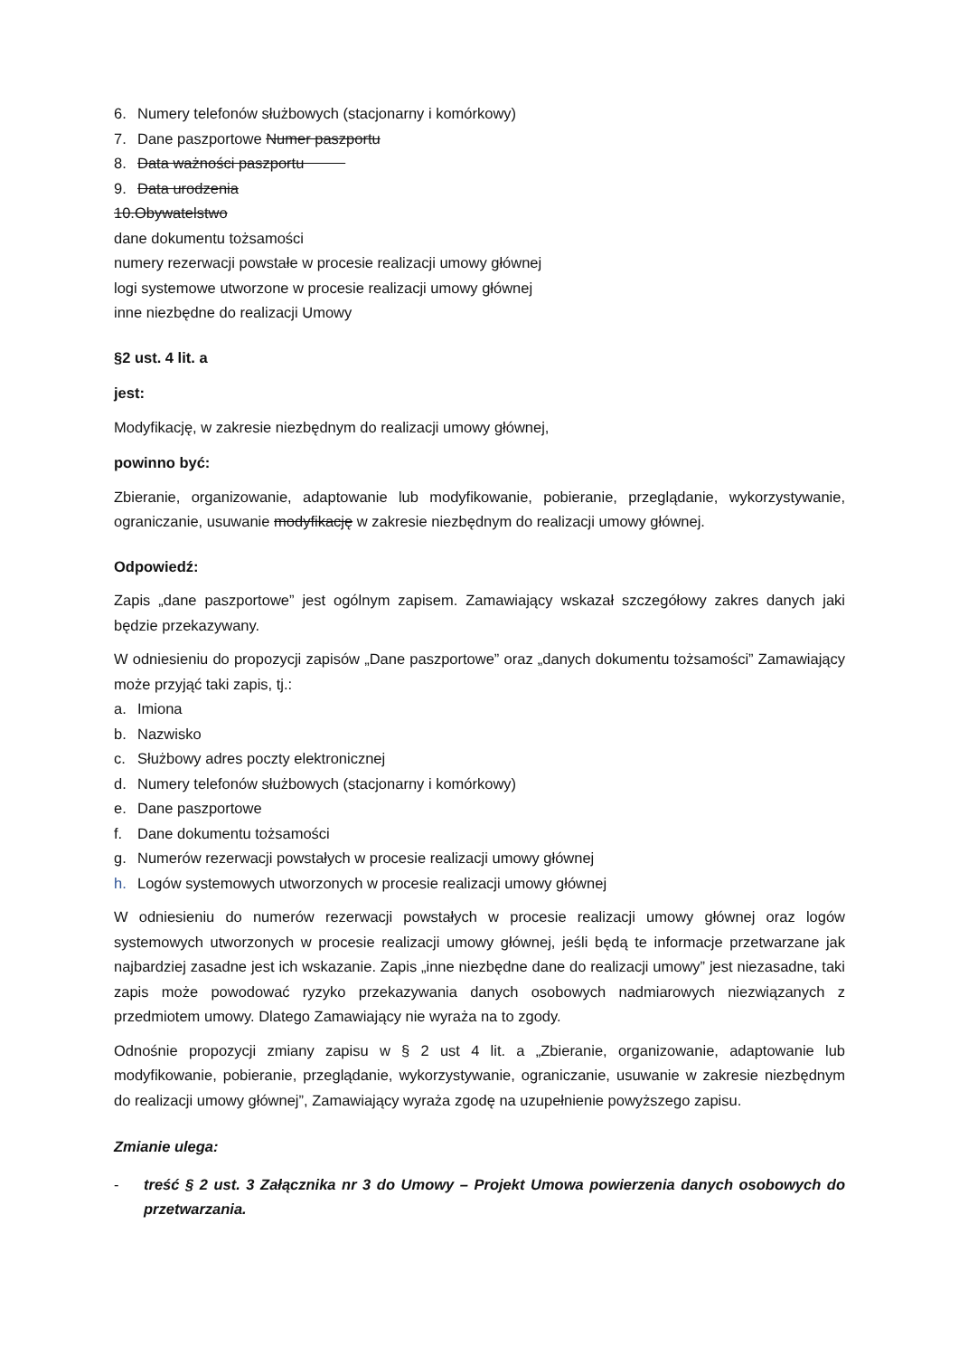6. Numery telefonów służbowych (stacjonarny i komórkowy)
7. Dane paszportowe Numer paszportu
8. Data ważności paszportu
9. Data urodzenia
10.Obywatelstwo
dane dokumentu tożsamości
numery rezerwacji powstałe w procesie realizacji umowy głównej
logi systemowe utworzone w procesie realizacji umowy głównej
inne niezbędne do realizacji Umowy
§2 ust. 4 lit. a
jest:
Modyfikację, w zakresie niezbędnym do realizacji umowy głównej,
powinno być:
Zbieranie, organizowanie, adaptowanie lub modyfikowanie, pobieranie, przeglądanie, wykorzystywanie, ograniczanie, usuwanie modyfikację w zakresie niezbędnym do realizacji umowy głównej.
Odpowiedź:
Zapis „dane paszportowe” jest ogólnym zapisem. Zamawiający wskazał szczegółowy zakres danych jaki będzie przekazywany.
W odniesieniu do propozycji zapisów „Dane paszportowe” oraz „danych dokumentu tożsamości” Zamawiający może przyjąć taki zapis, tj.:
a. Imiona
b. Nazwisko
c. Służbowy adres poczty elektronicznej
d. Numery telefonów służbowych (stacjonarny i komórkowy)
e. Dane paszportowe
f. Dane dokumentu tożsamości
g. Numerów rezerwacji powstałych w procesie realizacji umowy głównej
h. Logów systemowych utworzonych w procesie realizacji umowy głównej
W odniesieniu do numerów rezerwacji powstałych w procesie realizacji umowy głównej oraz logów systemowych utworzonych w procesie realizacji umowy głównej, jeśli będą te informacje przetwarzane jak najbardziej zasadne jest ich wskazanie. Zapis „inne niezbędne dane do realizacji umowy” jest niezasadne, taki zapis może powodować ryzyko przekazywania danych osobowych nadmiarowych niezwiązanych z przedmiotem umowy. Dlatego Zamawiający nie wyraża na to zgody.
Odnośnie propozycji zmiany zapisu w § 2 ust 4 lit. a „Zbieranie, organizowanie, adaptowanie lub modyfikowanie, pobieranie, przeglądanie, wykorzystywanie, ograniczanie, usuwanie w zakresie niezbędnym do realizacji umowy głównej”, Zamawiający wyraża zgodę na uzupełnienie powyższego zapisu.
Zmianie ulega:
- treść § 2 ust. 3 Załącznika nr 3 do Umowy – Projekt Umowa powierzenia danych osobowych do przetwarzania.